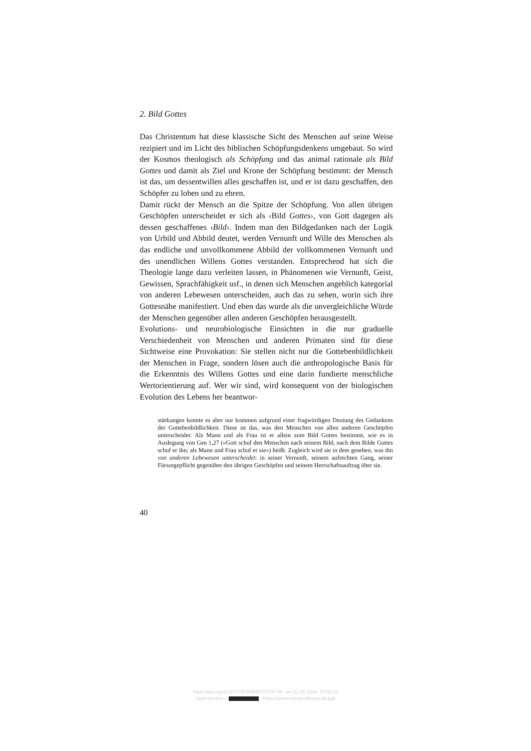2. Bild Gottes
Das Christentum hat diese klassische Sicht des Menschen auf seine Weise rezipiert und im Licht des biblischen Schöpfungsdenkens umgebaut. So wird der Kosmos theologisch als Schöpfung und das animal rationale als Bild Gottes und damit als Ziel und Krone der Schöpfung bestimmt: der Mensch ist das, um dessentwillen alles geschaffen ist, und er ist dazu geschaffen, den Schöpfer zu loben und zu ehren.
Damit rückt der Mensch an die Spitze der Schöpfung. Von allen übrigen Geschöpfen unterscheidet er sich als ‹Bild Gottes›, von Gott dagegen als dessen geschaffenes ‹Bild›. Indem man den Bildgedanken nach der Logik von Urbild und Abbild deutet, werden Vernunft und Wille des Menschen als das endliche und unvollkommene Abbild der vollkommenen Vernunft und des unendlichen Willens Gottes verstanden. Entsprechend hat sich die Theologie lange dazu verleiten lassen, in Phänomenen wie Vernunft, Geist, Gewissen, Sprachfähigkeit usf., in denen sich Menschen angeblich kategorial von anderen Lebewesen unterscheiden, auch das zu sehen, worin sich ihre Gottesnähe manifestiert. Und eben das wurde als die unvergleichliche Würde der Menschen gegenüber allen anderen Geschöpfen herausgestellt.
Evolutions- und neurobiologische Einsichten in die nur graduelle Verschiedenheit von Menschen und anderen Primaten sind für diese Sichtweise eine Provokation: Sie stellen nicht nur die Gottebenbildlichkeit der Menschen in Frage, sondern lösen auch die anthropologische Basis für die Erkenntnis des Willens Gottes und eine darin fundierte menschliche Wertorientierung auf. Wer wir sind, wird konsequent von der biologischen Evolution des Lebens her beantwor-
stärkungen konnte es aber nur kommen aufgrund einer fragwürdigen Deutung des Gedankens der Gottebenbildlichkeit. Diese ist das, was den Menschen von allen anderen Geschöpfen unterscheidet: Als Mann und als Frau ist er allein zum Bild Gottes bestimmt, wie es in Auslegung von Gen 1,27 («Gott schuf den Menschen nach seinem Bild, nach dem Bilde Gottes schuf er ihn; als Mann und Frau schuf er sie») heißt. Zugleich wird sie in dem gesehen, was ihn von anderen Lebewesen unterscheidet: in seiner Vernunft, seinem aufrechten Gang, seiner Fürsorgepflicht gegenüber den übrigen Geschöpfen und seinem Herrschaftsauftrag über sie.
40
https://doi.org/10.5771/9783845207247-40, am 21.05.2024, 22:50:32
Open Access – - https://www.nomos-elibrary.de/agb